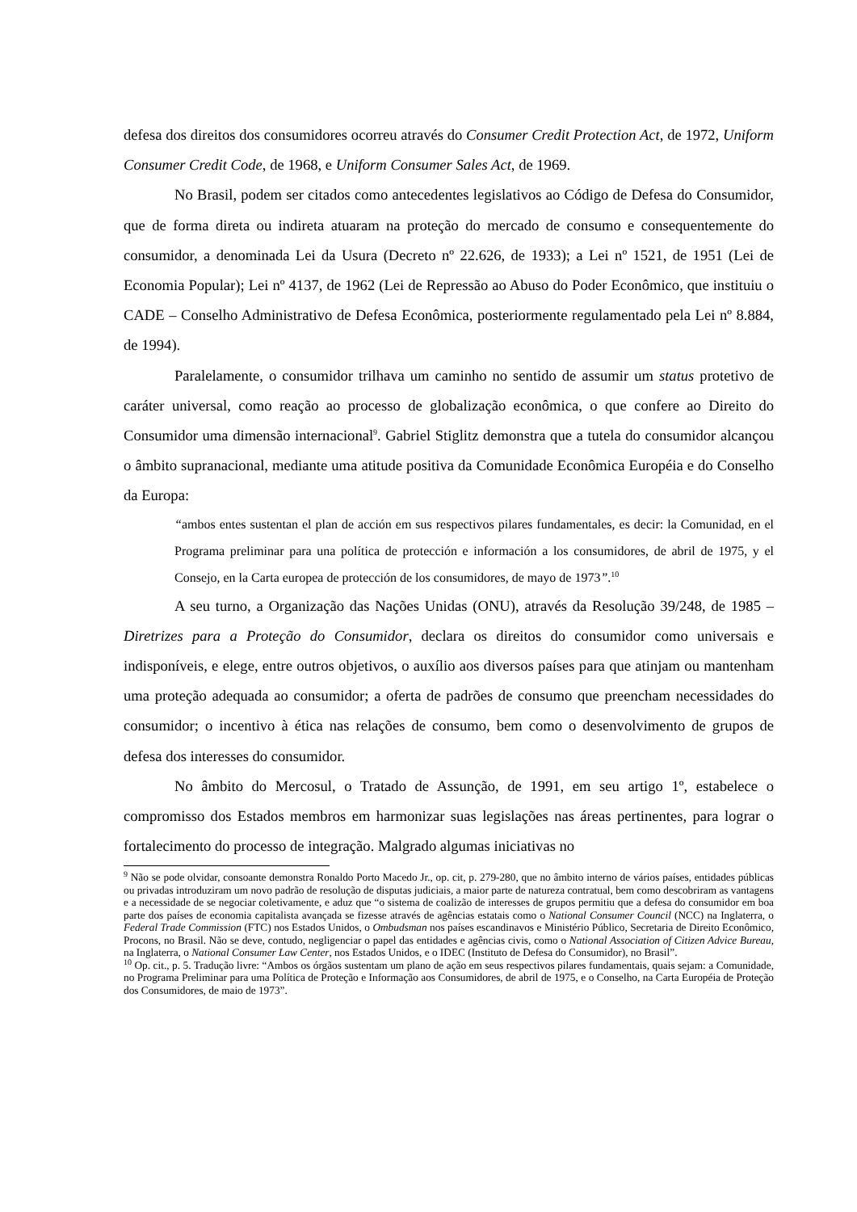defesa dos direitos dos consumidores ocorreu através do Consumer Credit Protection Act, de 1972, Uniform Consumer Credit Code, de 1968, e Uniform Consumer Sales Act, de 1969.
No Brasil, podem ser citados como antecedentes legislativos ao Código de Defesa do Consumidor, que de forma direta ou indireta atuaram na proteção do mercado de consumo e consequentemente do consumidor, a denominada Lei da Usura (Decreto nº 22.626, de 1933); a Lei nº 1521, de 1951 (Lei de Economia Popular); Lei nº 4137, de 1962 (Lei de Repressão ao Abuso do Poder Econômico, que instituiu o CADE – Conselho Administrativo de Defesa Econômica, posteriormente regulamentado pela Lei nº 8.884, de 1994).
Paralelamente, o consumidor trilhava um caminho no sentido de assumir um status protetivo de caráter universal, como reação ao processo de globalização econômica, o que confere ao Direito do Consumidor uma dimensão internacional<sup>9</sup>. Gabriel Stiglitz demonstra que a tutela do consumidor alcançou o âmbito supranacional, mediante uma atitude positiva da Comunidade Econômica Européia e do Conselho da Europa:
“ambos entes sustentan el plan de acción em sus respectivos pilares fundamentales, es decir: la Comunidad, en el Programa preliminar para una política de protección e información a los consumidores, de abril de 1975, y el Consejo, en la Carta europea de protección de los consumidores, de mayo de 1973”.<sup>10</sup>
A seu turno, a Organização das Nações Unidas (ONU), através da Resolução 39/248, de 1985 – Diretrizes para a Proteção do Consumidor, declara os direitos do consumidor como universais e indisponíveis, e elege, entre outros objetivos, o auxílio aos diversos países para que atinjam ou mantenham uma proteção adequada ao consumidor; a oferta de padrões de consumo que preencham necessidades do consumidor; o incentivo à ética nas relações de consumo, bem como o desenvolvimento de grupos de defesa dos interesses do consumidor.
No âmbito do Mercosul, o Tratado de Assunção, de 1991, em seu artigo 1º, estabelece o compromisso dos Estados membros em harmonizar suas legislações nas áreas pertinentes, para lograr o fortalecimento do processo de integração. Malgrado algumas iniciativas no
<sup>9</sup> Não se pode olvidar, consoante demonstra Ronaldo Porto Macedo Jr., op. cit, p. 279-280, que no âmbito interno de vários países, entidades públicas ou privadas introduziram um novo padrão de resolução de disputas judiciais, a maior parte de natureza contratual, bem como descobriram as vantagens e a necessidade de se negociar coletivamente, e aduz que “o sistema de coalizão de interesses de grupos permitiu que a defesa do consumidor em boa parte dos países de economia capitalista avançada se fizesse através de agências estatais como o National Consumer Council (NCC) na Inglaterra, o Federal Trade Commission (FTC) nos Estados Unidos, o Ombudsman nos países escandinavos e Ministério Público, Secretaria de Direito Econômico, Procons, no Brasil. Não se deve, contudo, negligenciar o papel das entidades e agências civis, como o National Association of Citizen Advice Bureau, na Inglaterra, o National Consumer Law Center, nos Estados Unidos, e o IDEC (Instituto de Defesa do Consumidor), no Brasil”.
<sup>10</sup> Op. cit., p. 5. Tradução livre: “Ambos os órgãos sustentam um plano de ação em seus respectivos pilares fundamentais, quais sejam: a Comunidade, no Programa Preliminar para uma Política de Proteção e Informação aos Consumidores, de abril de 1975, e o Conselho, na Carta Européia de Proteção dos Consumidores, de maio de 1973”.